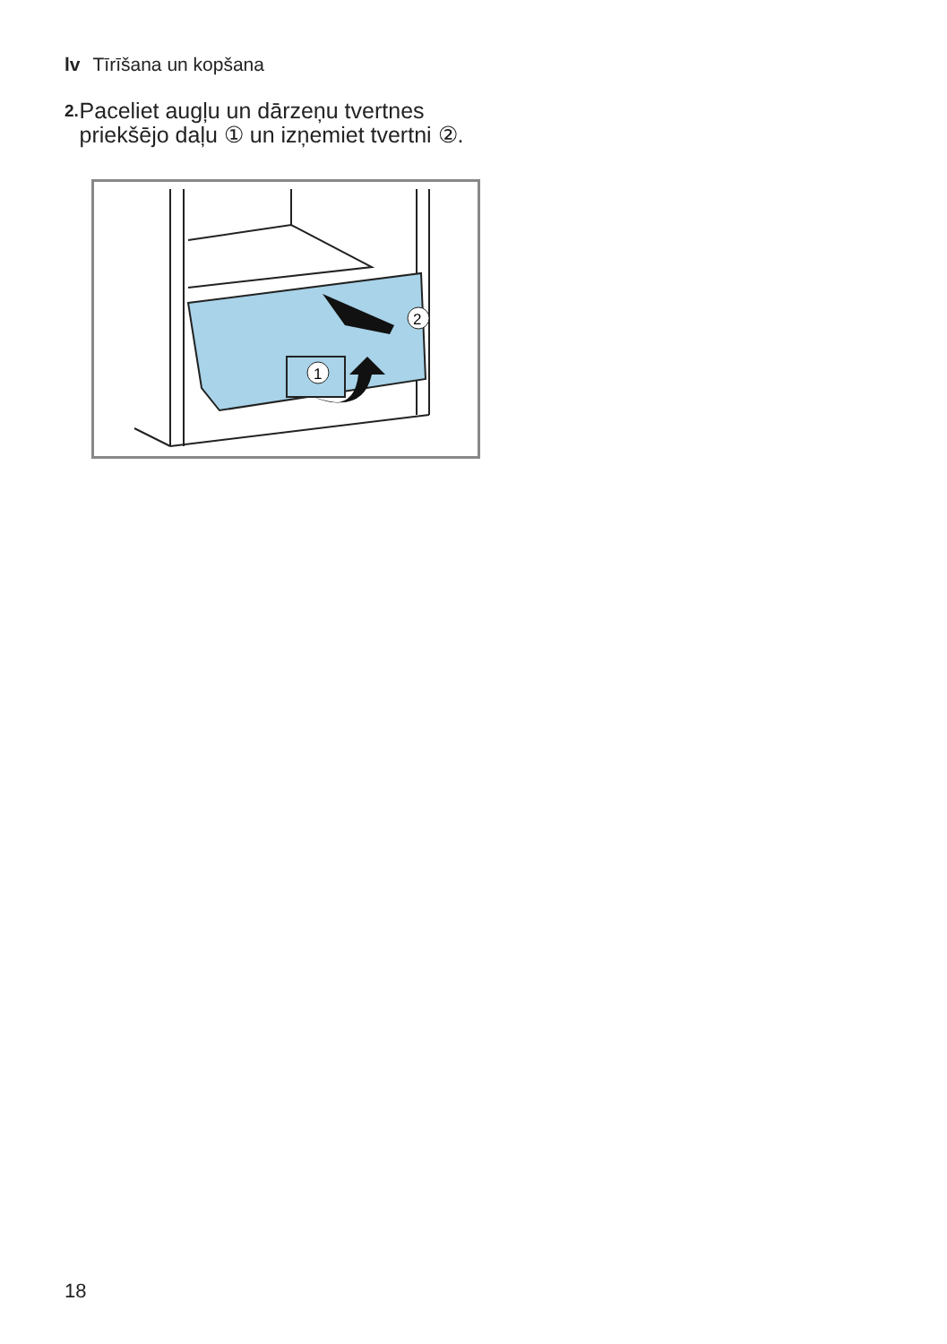lv Tīrīšana un kopšana
2. Paceliet augļu un dārzeņu tvertnes priekšējo daļu ① un izņemiet tvertni ②.
1
2
18